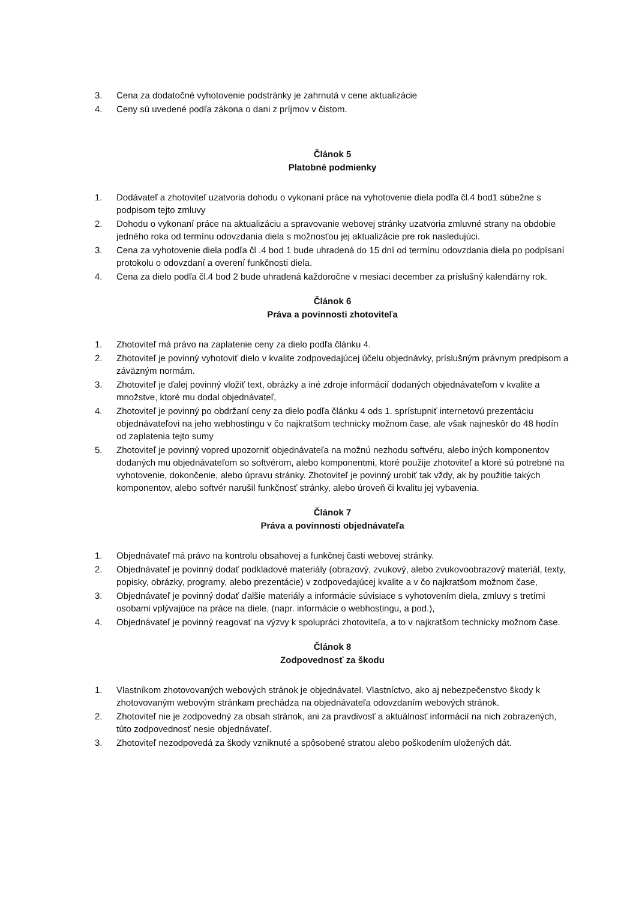3. Cena za dodatočné vyhotovenie podstránky je zahrnutá v cene aktualizácie
4. Ceny sú uvedené podľa zákona o dani z príjmov v čistom.
Článok 5
Platobné podmienky
1. Dodávateľ a zhotoviteľ uzatvoria dohodu o vykonaní práce na vyhotovenie diela podľa čl.4 bod1 súbežne s podpisom tejto zmluvy
2. Dohodu o vykonaní práce na aktualizáciu a spravovanie webovej stránky uzatvoria zmluvné strany na obdobie jedného roka od termínu odovzdania diela s možnosťou jej aktualizácie pre rok nasledujúci.
3. Cena za vyhotovenie diela podľa čl .4 bod 1 bude uhradená do 15 dní od termínu odovzdania diela po podpísaní protokolu o odovzdaní a overení funkčnosti diela.
4. Cena za dielo podľa čl.4 bod 2 bude uhradená každoročne v mesiaci december za príslušný kalendárny rok.
Článok 6
Práva a povinnosti zhotoviteľa
1. Zhotoviteľ má právo na zaplatenie ceny za dielo podľa článku 4.
2. Zhotoviteľ je povinný vyhotoviť dielo v kvalite zodpovedajúcej účelu objednávky, príslušným právnym predpisom a záväzným normám.
3. Zhotoviteľ je ďalej povinný vložiť text, obrázky a iné zdroje informácií dodaných objednávateľom v kvalite a množstve, ktoré mu dodal objednávateľ,
4. Zhotoviteľ je povinný po obdržaní ceny za dielo podľa článku 4 ods 1. sprístupniť internetovú prezentáciu objednávateľovi na jeho webhostingu v čo najkratšom technicky možnom čase, ale však najneskôr do 48 hodín od zaplatenia tejto sumy
5. Zhotoviteľ je povinný vopred upozorniť objednávateľa na možnú nezhodu softvéru, alebo iných komponentov dodaných mu objednávateľom so softvérom, alebo komponentmi, ktoré použije zhotoviteľ a ktoré sú potrebné na vyhotovenie, dokončenie, alebo úpravu stránky. Zhotoviteľ je povinný urobiť tak vždy, ak by použitie takých komponentov, alebo softvér narušil funkčnosť stránky, alebo úroveň či kvalitu jej vybavenia.
Článok 7
Práva a povinnosti objednávateľa
1. Objednávateľ má právo na kontrolu obsahovej a funkčnej časti webovej stránky.
2. Objednávateľ je povinný dodať podkladové materiály (obrazový, zvukový, alebo zvukovoobrazový materiál, texty, popisky, obrázky, programy, alebo prezentácie) v zodpovedajúcej kvalite a v čo najkratšom možnom čase,
3. Objednávateľ je povinný dodať ďalšie materiály a informácie súvisiace s vyhotovením diela, zmluvy s tretími osobami vplývajúce na práce na diele, (napr. informácie o webhostingu, a pod.),
4. Objednávateľ je povinný reagovať na výzvy k spolupráci zhotoviteľa, a to v najkratšom technicky možnom čase.
Článok 8
Zodpovednosť za škodu
1. Vlastníkom zhotovovaných webových stránok je objednávatel. Vlastníctvo, ako aj nebezpečenstvo škody k zhotovovaným webovým stránkam prechádza na objednávateľa odovzdaním webových stránok.
2. Zhotoviteľ nie je zodpovedný za obsah stránok, ani za pravdivosť a aktuálnosť informácií na nich zobrazených, túto zodpovednosť nesie objednávateľ.
3. Zhotoviteľ nezodpovedá za škody vzniknuté a spôsobené stratou alebo poškodením uložených dát.